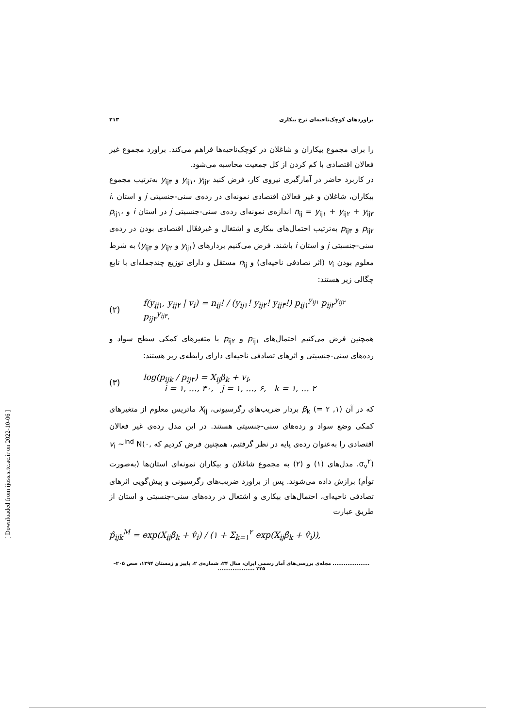براوردهای کوچک‌ناحیه‌ای نرخ بیکاری ۲۱۳
را برای مجموع بیکاران و شاغلان در کوچک‌ناحیه‌ها فراهم می‌کند. براورد مجموع غیر فعالان اقتصادی با کم کردن از کل جمعیت محاسبه می‌شود.
در کاربرد حاضر در آمارگیری نیروی کار، فرض کنید y<sub>ij۱</sub>، y<sub>ij۲</sub> و y<sub>ij۳</sub> به‌ترتیب مجموع بیکاران، شاغلان و غیر فعالان اقتصادی نمونه‌ای در رده‌ی سنی-جنسیتی j و استان i، n<sub>ij</sub> = y<sub>ij۱</sub> + y<sub>ij۲</sub> + y<sub>ij۳</sub> اندازه‌ی نمونه‌ای رده‌ی سنی-جنسیتی j در استان i و p<sub>ij۱</sub>، p<sub>ij۲</sub> و p<sub>ij۳</sub> به‌ترتیب احتمال‌های بیکاری و اشتغال و غیرفعّال اقتصادی بودن در رده‌ی سنی-جنسیتی j و استان i باشند. فرض می‌کنیم بردارهای (y<sub>ij۱</sub> و y<sub>ij۲</sub> و y<sub>ij۳</sub>) به شرط معلوم بودن v<sub>i</sub> (اثر تصادفی ناحیه‌ای) و n<sub>ij</sub> مستقل و دارای توزیع چندجمله‌ای با تابع چگالی زیر هستند:
(۲) f(y<sub>ij۱</sub>, y<sub>ij۲</sub> | v<sub>i</sub>) = n<sub>ij</sub>! / (y<sub>ij۱</sub>! y<sub>ij۲</sub>! y<sub>ij۳</sub>!) p<sub>ij۱</sub><sup>y<sub>ij۱</sub></sup> p<sub>ij۲</sub><sup>y<sub>ij۲</sub></sup> p<sub>ij۳</sub><sup>y<sub>ij۳</sub></sup>.
همچنین فرض می‌کنیم احتمال‌های p<sub>ij۱</sub> و p<sub>ij۲</sub> با متغیرهای کمکی سطح سواد و رده‌های سنی-جنسیتی و اثرهای تصادفی ناحیه‌ای دارای رابطه‌ی زیر هستند:
(۳) log(p<sub>ijk</sub> / p<sub>ij۳</sub>) = X<sub>ij</sub>β<sub>k</sub> + v<sub>i</sub>,
i = ۱, …, ۳۰, j = ۱, …, ۶, k = ۱, … ۲
که در آن (۱, ۲ =) β<sub>k</sub> بردار ضریب‌های رگرسیونی، X<sub>ij</sub> ماتریس معلوم از متغیرهای کمکی وضع سواد و رده‌های سنی-جنسیتی هستند. در این مدل رده‌ی غیر فعالان اقتصادی را به‌عنوان رده‌ی پایه در نظر گرفتیم، همچنین فرض کردیم که v<sub>i</sub> ~<sup>ind</sup> N(۰, σ<sub>v</sub><sup>۲</sup>). مدل‌های (۱) و (۲) به مجموع شاغلان و بیکاران نمونه‌ای استان‌ها (به‌صورت توأم) برازش داده می‌شوند. پس از براورد ضریب‌های رگرسیونی و پیش‌گویی اثرهای تصادفی ناحیه‌ای، احتمال‌های بیکاری و اشتغال در رده‌های سنی-جنسیتی و استان از طریق عبارت
p̂<sub>ijk</sub><sup>M</sup> = exp(X<sub>ij</sub>β̂<sub>k</sub> + v̂<sub>i</sub>) / (۱ + Σ<sub>k=۱</sub><sup>۲</sup> exp(X<sub>ij</sub>β̂<sub>k</sub> + v̂<sub>i</sub>)),
.................... مجله‌ی بررسی‌های آمار رسمی ایران، سال ۲۴، شماره‌ی ۲، پاییز و زمستان ۱۳۹۴، صص ۲۰۵– ۲۲۵ ....................
[ Downloaded from ijoss.srtc.ac.ir on 2022-10-06 ]